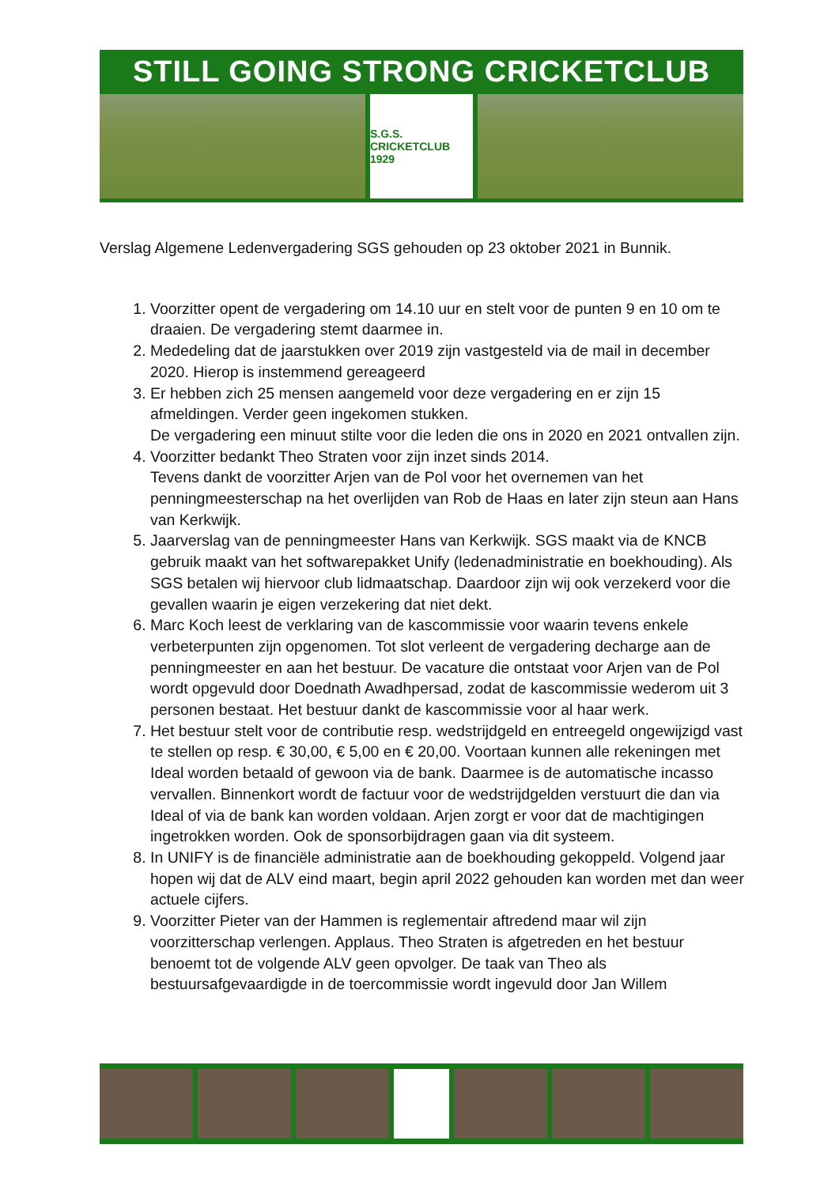STILL GOING STRONG CRICKETCLUB
S.G.S. CRICKETCLUB 1929
Verslag Algemene Ledenvergadering SGS gehouden op 23 oktober 2021 in Bunnik.
1. Voorzitter opent de vergadering om 14.10 uur en stelt voor de punten 9 en 10 om te draaien. De vergadering stemt daarmee in.
2. Mededeling dat de jaarstukken over 2019 zijn vastgesteld via de mail in december 2020. Hierop is instemmend gereageerd
3. Er hebben zich 25 mensen aangemeld voor deze vergadering en er zijn 15 afmeldingen. Verder geen ingekomen stukken.
De vergadering een minuut stilte voor die leden die ons in 2020 en 2021 ontvallen zijn.
4. Voorzitter bedankt Theo Straten voor zijn inzet sinds 2014.
Tevens dankt de voorzitter Arjen van de Pol voor het overnemen van het penningmeesterschap na het overlijden van Rob de Haas en later zijn steun aan Hans van Kerkwijk.
5. Jaarverslag van de penningmeester Hans van Kerkwijk. SGS maakt via de KNCB gebruik maakt van het softwarepakket Unify (ledenadministratie en boekhouding). Als SGS betalen wij hiervoor club lidmaatschap. Daardoor zijn wij ook verzekerd voor die gevallen waarin je eigen verzekering dat niet dekt.
6. Marc Koch leest de verklaring van de kascommissie voor waarin tevens enkele verbeterpunten zijn opgenomen. Tot slot verleent de vergadering decharge aan de penningmeester en aan het bestuur. De vacature die ontstaat voor Arjen van de Pol wordt opgevuld door Doednath Awadhpersad, zodat de kascommissie wederom uit 3 personen bestaat. Het bestuur dankt de kascommissie voor al haar werk.
7. Het bestuur stelt voor de contributie resp. wedstrijdgeld en entreegeld ongewijzigd vast te stellen op resp. € 30,00, € 5,00 en € 20,00. Voortaan kunnen alle rekeningen met Ideal worden betaald of gewoon via de bank. Daarmee is de automatische incasso vervallen. Binnenkort wordt de factuur voor de wedstrijdgelden verstuurt die dan via Ideal of via de bank kan worden voldaan. Arjen zorgt er voor dat de machtigingen ingetrokken worden. Ook de sponsorbijdragen gaan via dit systeem.
8. In UNIFY is de financiële administratie aan de boekhouding gekoppeld. Volgend jaar hopen wij dat de ALV eind maart, begin april 2022 gehouden kan worden met dan weer actuele cijfers.
9. Voorzitter Pieter van der Hammen is reglementair aftredend maar wil zijn voorzitterschap verlengen. Applaus. Theo Straten is afgetreden en het bestuur benoemt tot de volgende ALV geen opvolger. De taak van Theo als bestuursafgevaardigde in de toercommissie wordt ingevuld door Jan Willem